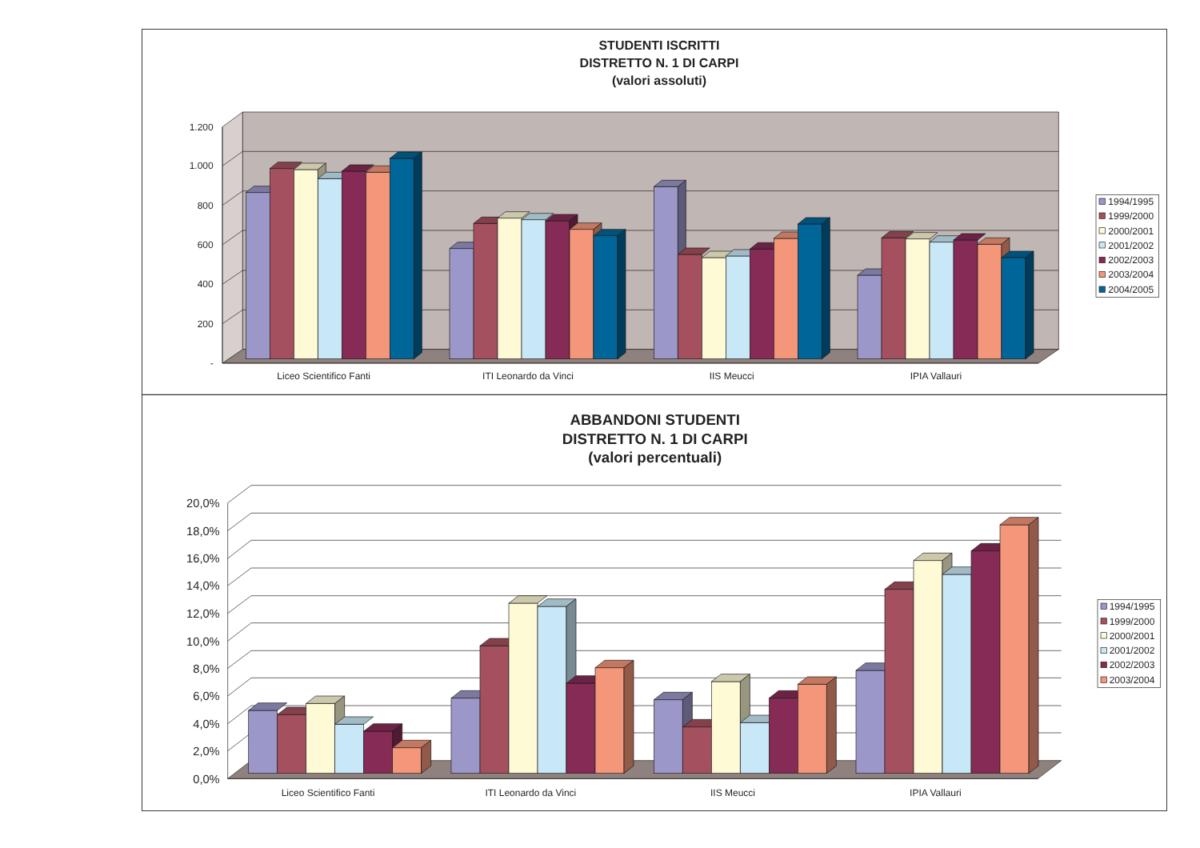STUDENTI ISCRITTI
DISTRETTO N. 1 DI CARPI
(valori assoluti)
1.200
1.000
800
600
400
200
-
Liceo Scientifico Fanti
ITI Leonardo da Vinci
IIS Meucci
IPIA Vallauri
1994/1995
1999/2000
2000/2001
2001/2002
2002/2003
2003/2004
2004/2005
ABBANDONI STUDENTI
DISTRETTO N. 1 DI CARPI
(valori percentuali)
20,0%
18,0%
16,0%
14,0%
12,0%
10,0%
8,0%
6,0%
4,0%
2,0%
0,0%
Liceo Scientifico Fanti
ITI Leonardo da Vinci
IIS Meucci
IPIA Vallauri
1994/1995
1999/2000
2000/2001
2001/2002
2002/2003
2003/2004